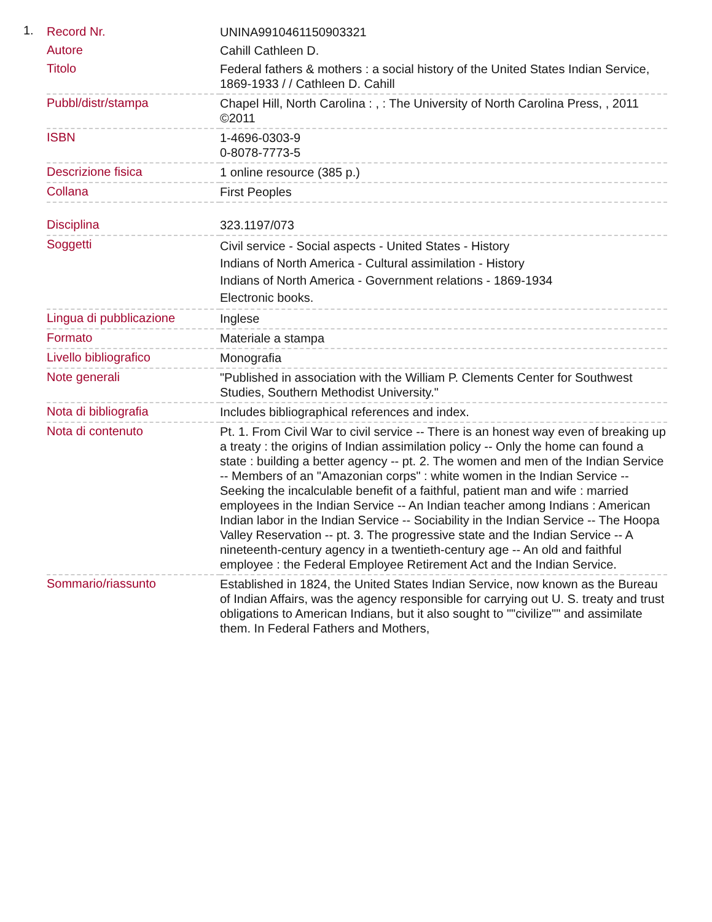1.
| Record Nr. | UNINA9910461150903321 |
| Autore | Cahill Cathleen D. |
| Titolo | Federal fathers & mothers : a social history of the United States Indian Service, 1869-1933 / / Cathleen D. Cahill |
| Pubbl/distr/stampa | Chapel Hill, North Carolina : , : The University of North Carolina Press, , 2011 ©2011 |
| ISBN | 1-4696-0303-9 0-8078-7773-5 |
| Descrizione fisica | 1 online resource (385 p.) |
| Collana | First Peoples |
| Disciplina | 323.1197/073 |
| Soggetti | Civil service - Social aspects - United States - History Indians of North America - Cultural assimilation - History Indians of North America - Government relations - 1869-1934 Electronic books. |
| Lingua di pubblicazione | Inglese |
| Formato | Materiale a stampa |
| Livello bibliografico | Monografia |
| Note generali | "Published in association with the William P. Clements Center for Southwest Studies, Southern Methodist University." |
| Nota di bibliografia | Includes bibliographical references and index. |
| Nota di contenuto | Pt. 1. From Civil War to civil service -- There is an honest way even of breaking up a treaty : the origins of Indian assimilation policy -- Only the home can found a state : building a better agency -- pt. 2. The women and men of the Indian Service -- Members of an "Amazonian corps" : white women in the Indian Service -- Seeking the incalculable benefit of a faithful, patient man and wife : married employees in the Indian Service -- An Indian teacher among Indians : American Indian labor in the Indian Service -- Sociability in the Indian Service -- The Hoopa Valley Reservation -- pt. 3. The progressive state and the Indian Service -- A nineteenth-century agency in a twentieth-century age -- An old and faithful employee : the Federal Employee Retirement Act and the Indian Service. |
| Sommario/riassunto | Established in 1824, the United States Indian Service, now known as the Bureau of Indian Affairs, was the agency responsible for carrying out U. S. treaty and trust obligations to American Indians, but it also sought to ""civilize"" and assimilate them. In Federal Fathers and Mothers, |